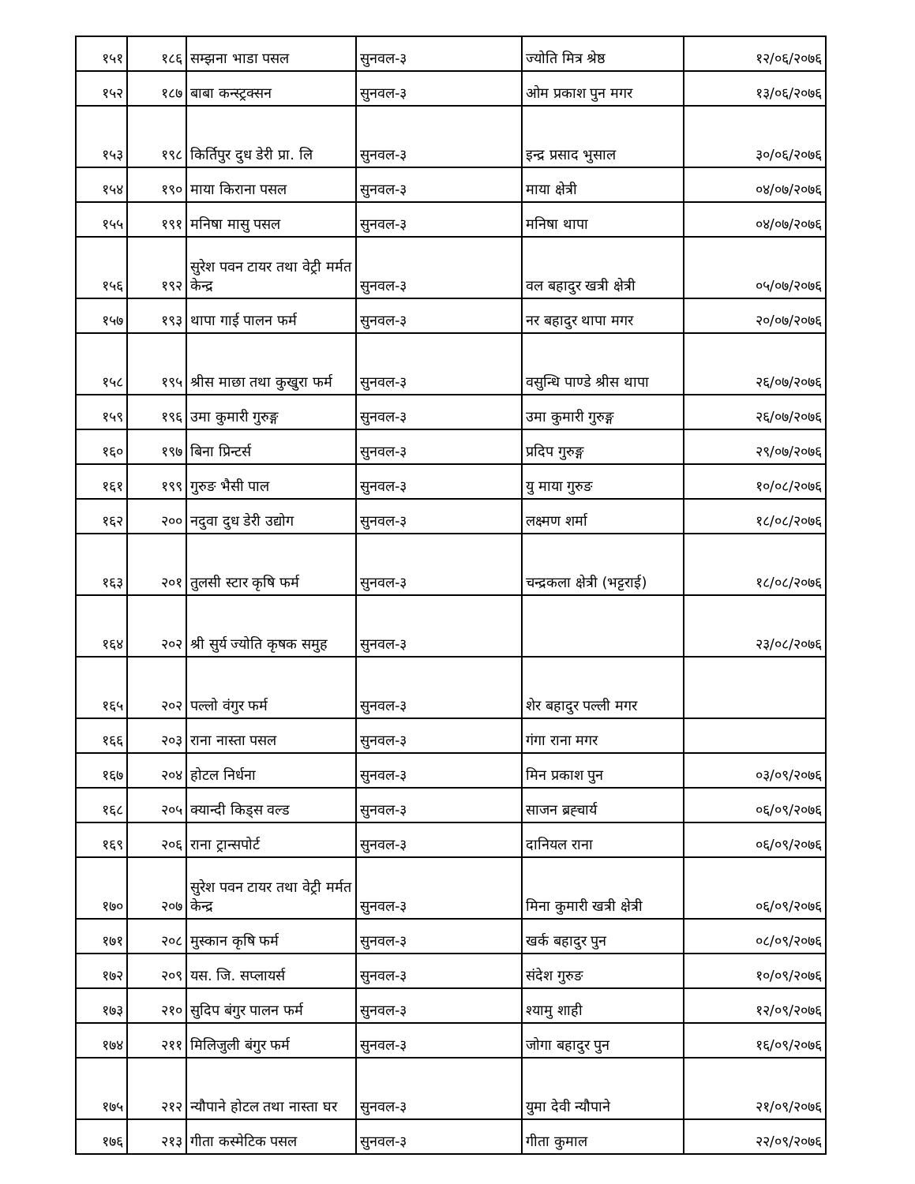| १५१ | १८६ | सम्झना भाडा पसल | सुनवल-३ | ज्योति मित्र श्रेष्ठ | १२/०६/२०७६ |
| १५२ | १८७ | बाबा कन्स्ट्रक्सन | सुनवल-३ | ओम प्रकाश पुन मगर | १३/०६/२०७६ |
| १५३ | १९८ | किर्तिपुर दुध डेरी प्रा. लि | सुनवल-३ | इन्द्र प्रसाद भुसाल | ३०/०६/२०७६ |
| १५४ | १९० | माया किराना पसल | सुनवल-३ | माया क्षेत्री | ०४/०७/२०७६ |
| १५५ | १९१ | मनिषा मासु पसल | सुनवल-३ | मनिषा थापा | ०४/०७/२०७६ |
| १५६ | १९२ | सुरेश पवन टायर तथा वेट्री मर्मत केन्द्र | सुनवल-३ | वल बहादुर खत्री क्षेत्री | ०५/०७/२०७६ |
| १५७ | १९३ | थापा गाई पालन फर्म | सुनवल-३ | नर बहादुर थापा मगर | २०/०७/२०७६ |
| १५८ | १९५ | श्रीस माछा तथा कुखुरा फर्म | सुनवल-३ | वसुन्धि पाण्डे श्रीस थापा | २६/०७/२०७६ |
| १५९ | १९६ | उमा कुमारी गुरुङ्ग | सुनवल-३ | उमा कुमारी गुरुङ्ग | २६/०७/२०७६ |
| १६० | १९७ | बिना प्रिन्टर्स | सुनवल-३ | प्रदिप गुरुङ्ग | २९/०७/२०७६ |
| १६१ | १९९ | गुरुङ भैसी पाल | सुनवल-३ | यु माया गुरुङ | १०/०८/२०७६ |
| १६२ | २०० | नदुवा दुध डेरी उद्योग | सुनवल-३ | लक्ष्मण शर्मा | १८/०८/२०७६ |
| १६३ | २०१ | तुलसी स्टार कृषि फर्म | सुनवल-३ | चन्द्रकला क्षेत्री (भट्टराई) | १८/०८/२०७६ |
| १६४ | २०२ | श्री सुर्य ज्योति कृषक समुह | सुनवल-३ | | २३/०८/२०७६ |
| १६५ | २०२ | पल्लो वंगुर फर्म | सुनवल-३ | शेर बहादुर पल्ली मगर | |
| १६६ | २०३ | राना नास्ता पसल | सुनवल-३ | गंगा राना मगर | |
| १६७ | २०४ | होटल निर्धना | सुनवल-३ | मिन प्रकाश पुन | ०३/०९/२०७६ |
| १६८ | २०५ | क्यान्दी किड्स वल्ड | सुनवल-३ | साजन ब्रह्चार्य | ०६/०९/२०७६ |
| १६९ | २०६ | राना ट्रान्सपोर्ट | सुनवल-३ | दानियल राना | ०६/०९/२०७६ |
| १७० | २०७ | सुरेश पवन टायर तथा वेट्री मर्मत केन्द्र | सुनवल-३ | मिना कुमारी खत्री क्षेत्री | ०६/०९/२०७६ |
| १७१ | २०८ | मुस्कान कृषि फर्म | सुनवल-३ | खर्क बहादुर पुन | ०८/०९/२०७६ |
| १७२ | २०९ | यस. जि. सप्लायर्स | सुनवल-३ | संदेश गुरुङ | १०/०९/२०७६ |
| १७३ | २१० | सुदिप बंगुर पालन फर्म | सुनवल-३ | श्यामु शाही | १२/०९/२०७६ |
| १७४ | २११ | मिलिजुली बंगुर फर्म | सुनवल-३ | जोगा बहादुर पुन | १६/०९/२०७६ |
| १७५ | २१२ | न्यौपाने होटल तथा नास्ता घर | सुनवल-३ | युमा देवी न्यौपाने | २१/०९/२०७६ |
| १७६ | २१३ | गीता कस्मेटिक पसल | सुनवल-३ | गीता कुमाल | २२/०९/२०७६ |